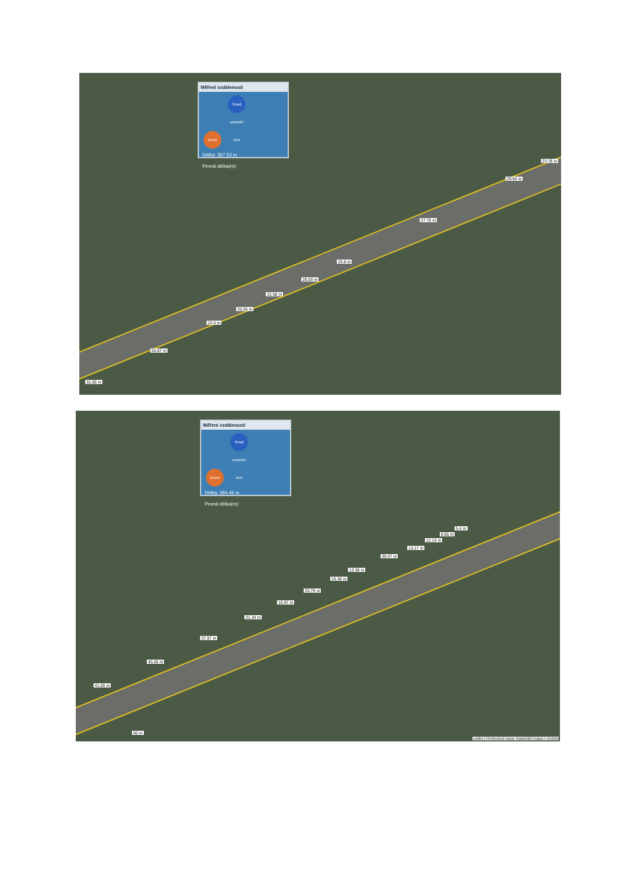Měření vzdálenosti
Znovu Smaž poslední bod
Délka: 367.53 m
Pevná délka(m):
23.78 m
29.94 m
27.75 m
25.8 m
26.03 m
22.58 m
25.56 m
15.5 m
55.87 m
31.95 m
Měření vzdálenosti
Znovu Smaž poslední bod
Délka: 294.45 m
Pevná délka(m):
5.4 m
8.65 m
12.14 m
13.17 m
30.47 m
13.38 m
15.38 m
25.79 m
16.97 m
31.34 m
37.97 m
45.26 m
41.65 m
50 m
Leaflet | Přehledová mapa: Katastrální mapa + ortofoto